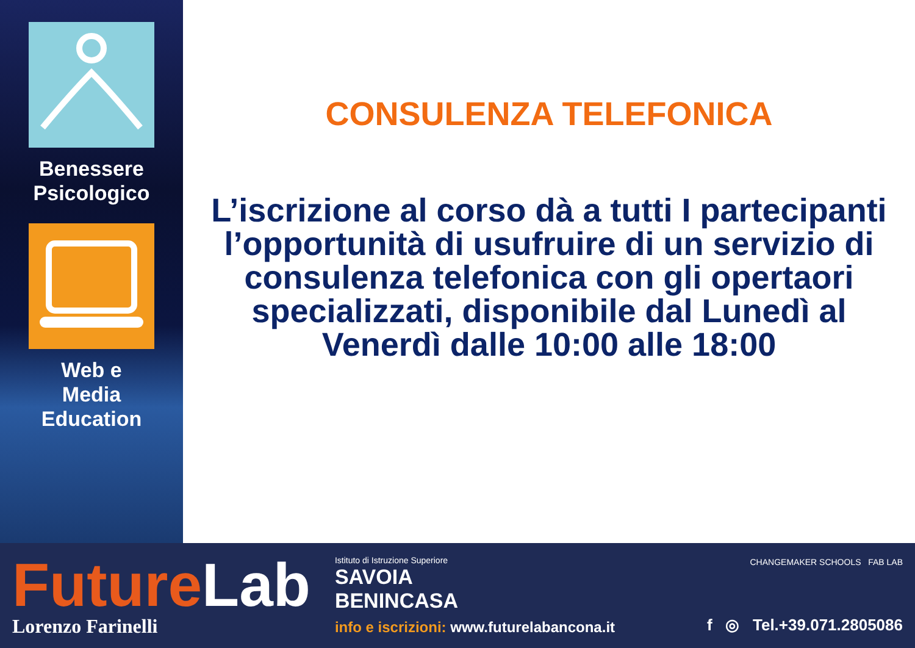Benessere
Psicologico
Web e
Media
Education
CONSULENZA TELEFONICA
L’iscrizione al corso dà a tutti I partecipanti l’opportunità di usufruire di un servizio di consulenza telefonica con gli opertaori specializzati, disponibile dal Lunedì al Venerdì dalle 10:00 alle 18:00
FutureLab
Lorenzo Farinelli
Istituto di Istruzione Superiore
SAVOIA
BENINCASA
info e iscrizioni: www.futurelabancona.it
CHANGEMAKER SCHOOLS FAB LAB
f ◎ Tel.+39.071.2805086